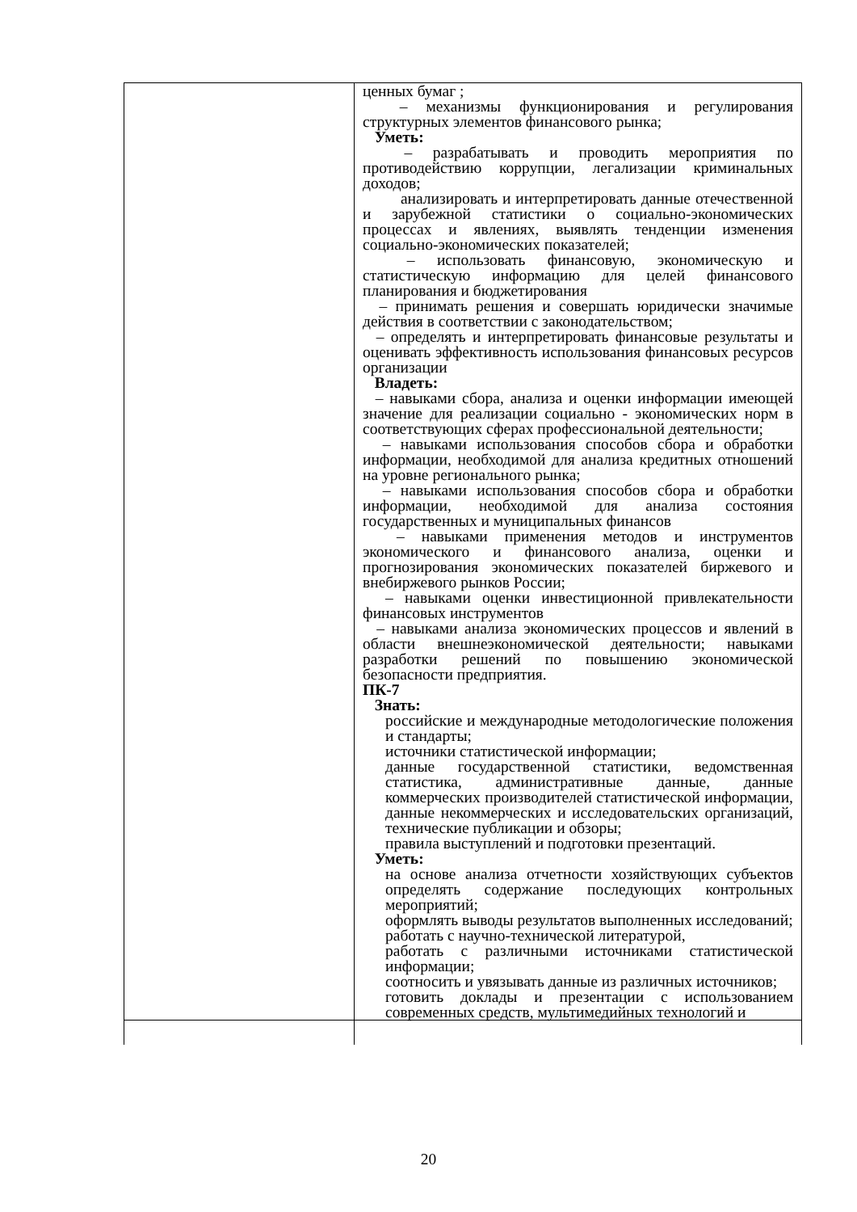| | ценных бумаг ; – механизмы функционирования и регулирования структурных элементов финансового рынка; Уметь: – разрабатывать и проводить мероприятия по противодействию коррупции, легализации криминальных доходов; анализировать и интерпретировать данные отечественной и зарубежной статистики о социально-экономических процессах и явлениях, выявлять тенденции изменения социально-экономических показателей; – использовать финансовую, экономическую и статистическую информацию для целей финансового планирования и бюджетирования – принимать решения и совершать юридически значимые действия в соответствии с законодательством; – определять и интерпретировать финансовые результаты и оценивать эффективность использования финансовых ресурсов организации Владеть: – навыками сбора, анализа и оценки информации имеющей значение для реализации социально - экономических норм в соответствующих сферах профессиональной деятельности; – навыками использования способов сбора и обработки информации, необходимой для анализа кредитных отношений на уровне регионального рынка; – навыками использования способов сбора и обработки информации, необходимой для анализа состояния государственных и муниципальных финансов – навыками применения методов и инструментов экономического и финансового анализа, оценки и прогнозирования экономических показателей биржевого и внебиржевого рынков России; – навыками оценки инвестиционной привлекательности финансовых инструментов – навыками анализа экономических процессов и явлений в области внешнеэкономической деятельности; навыками разработки решений по повышению экономической безопасности предприятия. ПК-7 Знать: российские и международные методологические положения и стандарты; источники статистической информации; данные государственной статистики, ведомственная статистика, административные данные, данные коммерческих производителей статистической информации, данные некоммерческих и исследовательских организаций, технические публикации и обзоры; правила выступлений и подготовки презентаций. Уметь: на основе анализа отчетности хозяйствующих субъектов определять содержание последующих контрольных мероприятий; оформлять выводы результатов выполненных исследований; работать с научно-технической литературой, работать с различными источниками статистической информации; соотносить и увязывать данные из различных источников; готовить доклады и презентации с использованием современных средств, мультимедийных технологий и |
20